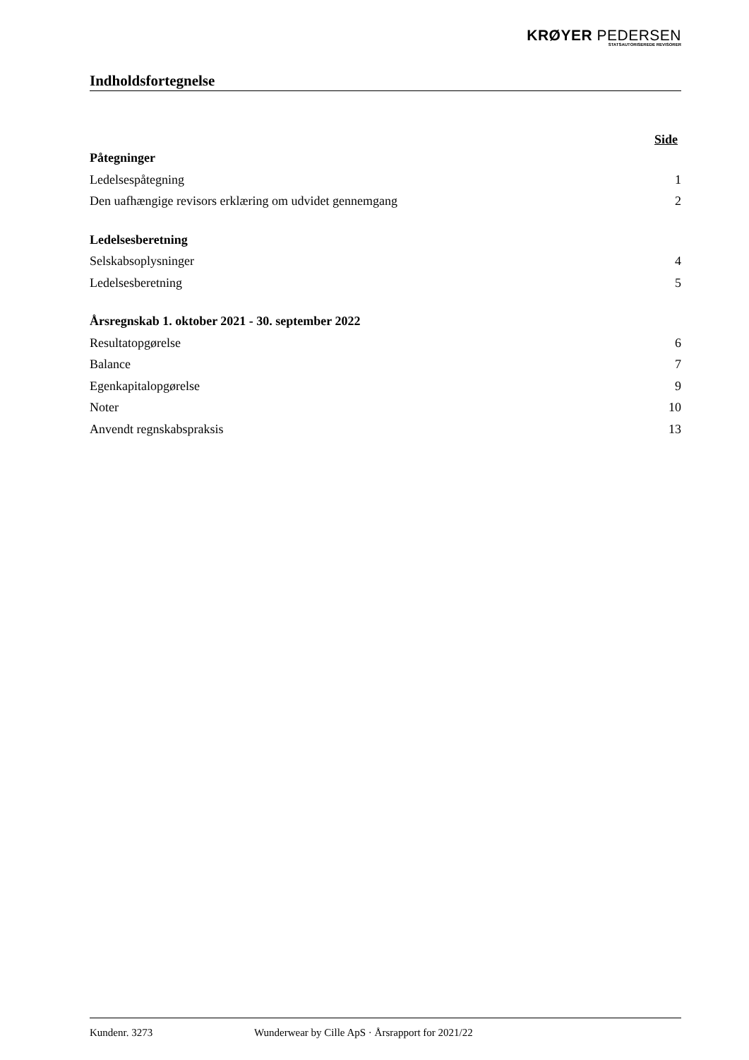KRØYER PEDERSEN
STATSAUTORISEREDE REVISORER
Indholdsfortegnelse
Side
Påtegninger
Ledelsespåtegning 1
Den uafhængige revisors erklæring om udvidet gennemgang 2
Ledelsesberetning
Selskabsoplysninger 4
Ledelsesberetning 5
Årsregnskab 1. oktober 2021 - 30. september 2022
Resultatopgørelse 6
Balance 7
Egenkapitalopgørelse 9
Noter 10
Anvendt regnskabspraksis 13
Kundenr. 3273 Wunderwear by Cille ApS · Årsrapport for 2021/22